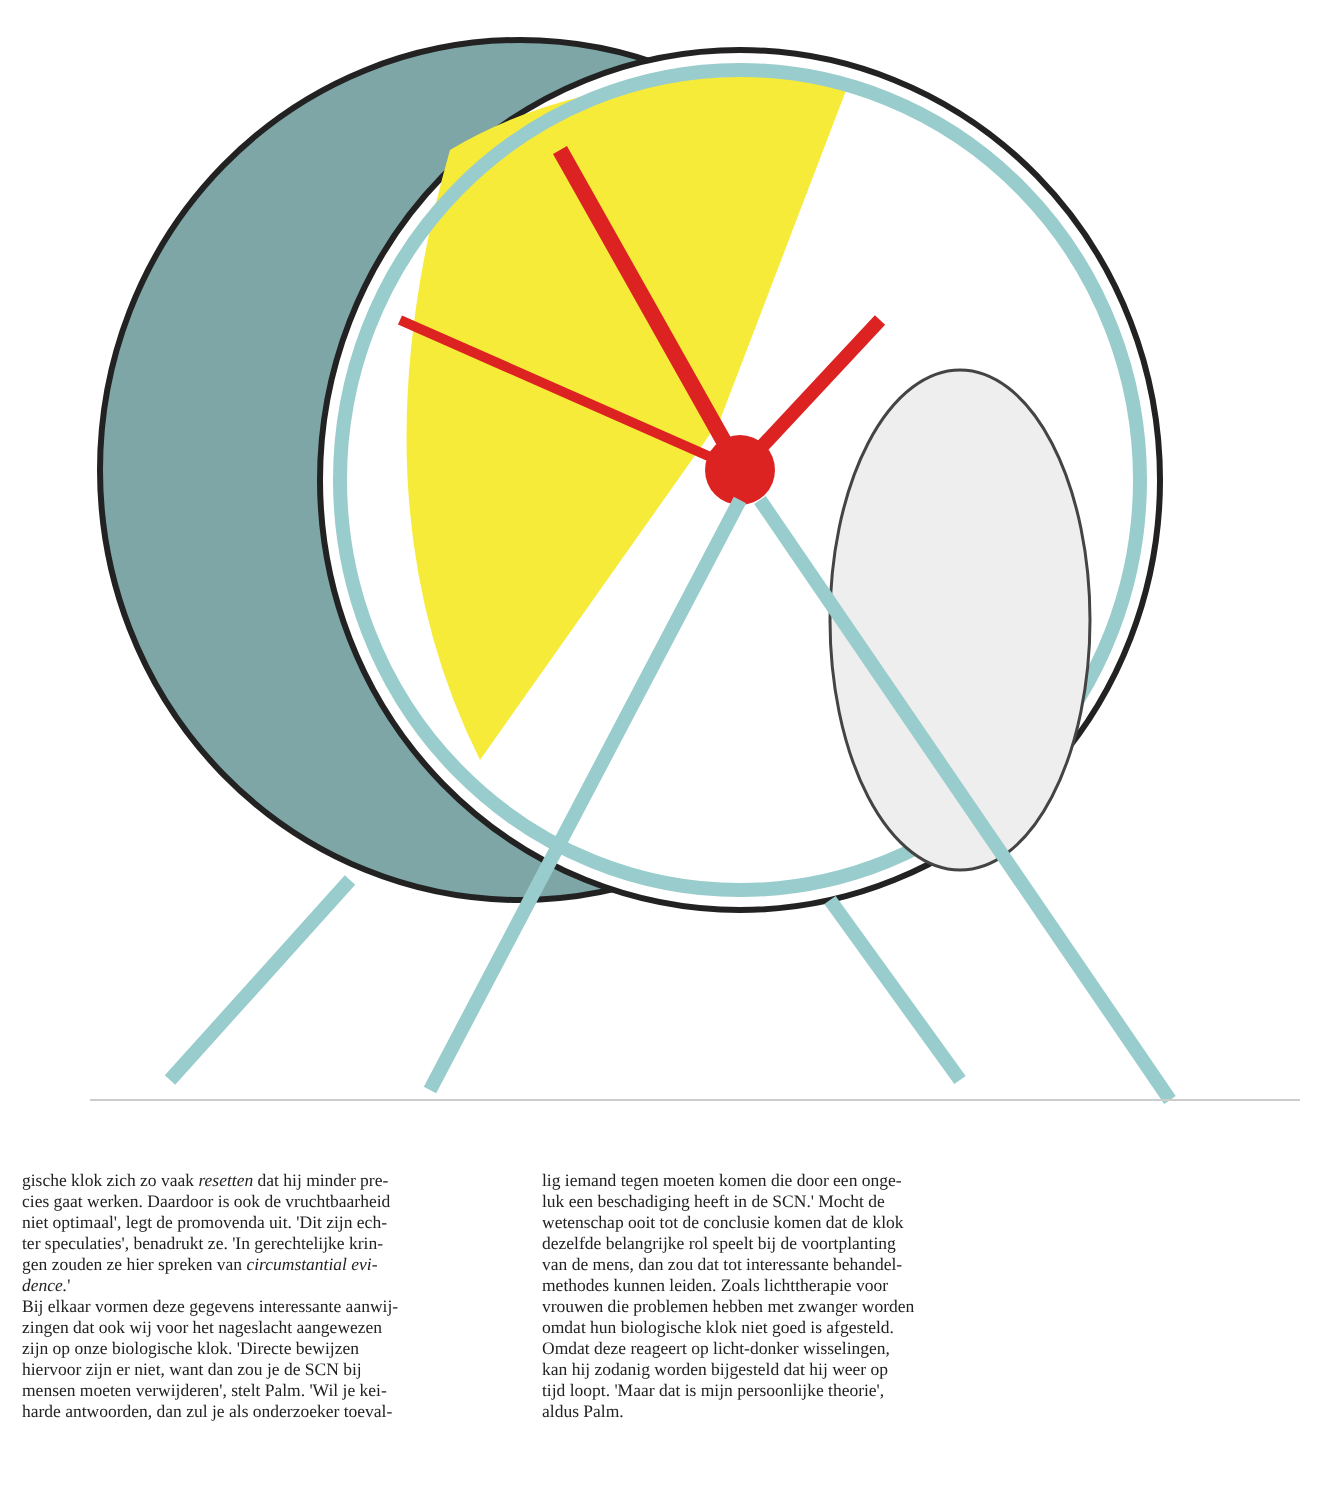gische klok zich zo vaak resetten dat hij minder pre-
cies gaat werken. Daardoor is ook de vruchtbaarheid
niet optimaal', legt de promovenda uit. 'Dit zijn ech-
ter speculaties', benadrukt ze. 'In gerechtelijke krin-
gen zouden ze hier spreken van circumstantial evi-
dence.'
Bij elkaar vormen deze gegevens interessante aanwij-
zingen dat ook wij voor het nageslacht aangewezen
zijn op onze biologische klok. 'Directe bewijzen
hiervoor zijn er niet, want dan zou je de SCN bij
mensen moeten verwijderen', stelt Palm. 'Wil je kei-
harde antwoorden, dan zul je als onderzoeker toeval-
lig iemand tegen moeten komen die door een onge-
luk een beschadiging heeft in de SCN.' Mocht de
wetenschap ooit tot de conclusie komen dat de klok
dezelfde belangrijke rol speelt bij de voortplanting
van de mens, dan zou dat tot interessante behandel-
methodes kunnen leiden. Zoals lichttherapie voor
vrouwen die problemen hebben met zwanger worden
omdat hun biologische klok niet goed is afgesteld.
Omdat deze reageert op licht-donker wisselingen,
kan hij zodanig worden bijgesteld dat hij weer op
tijd loopt. 'Maar dat is mijn persoonlijke theorie',
aldus Palm.